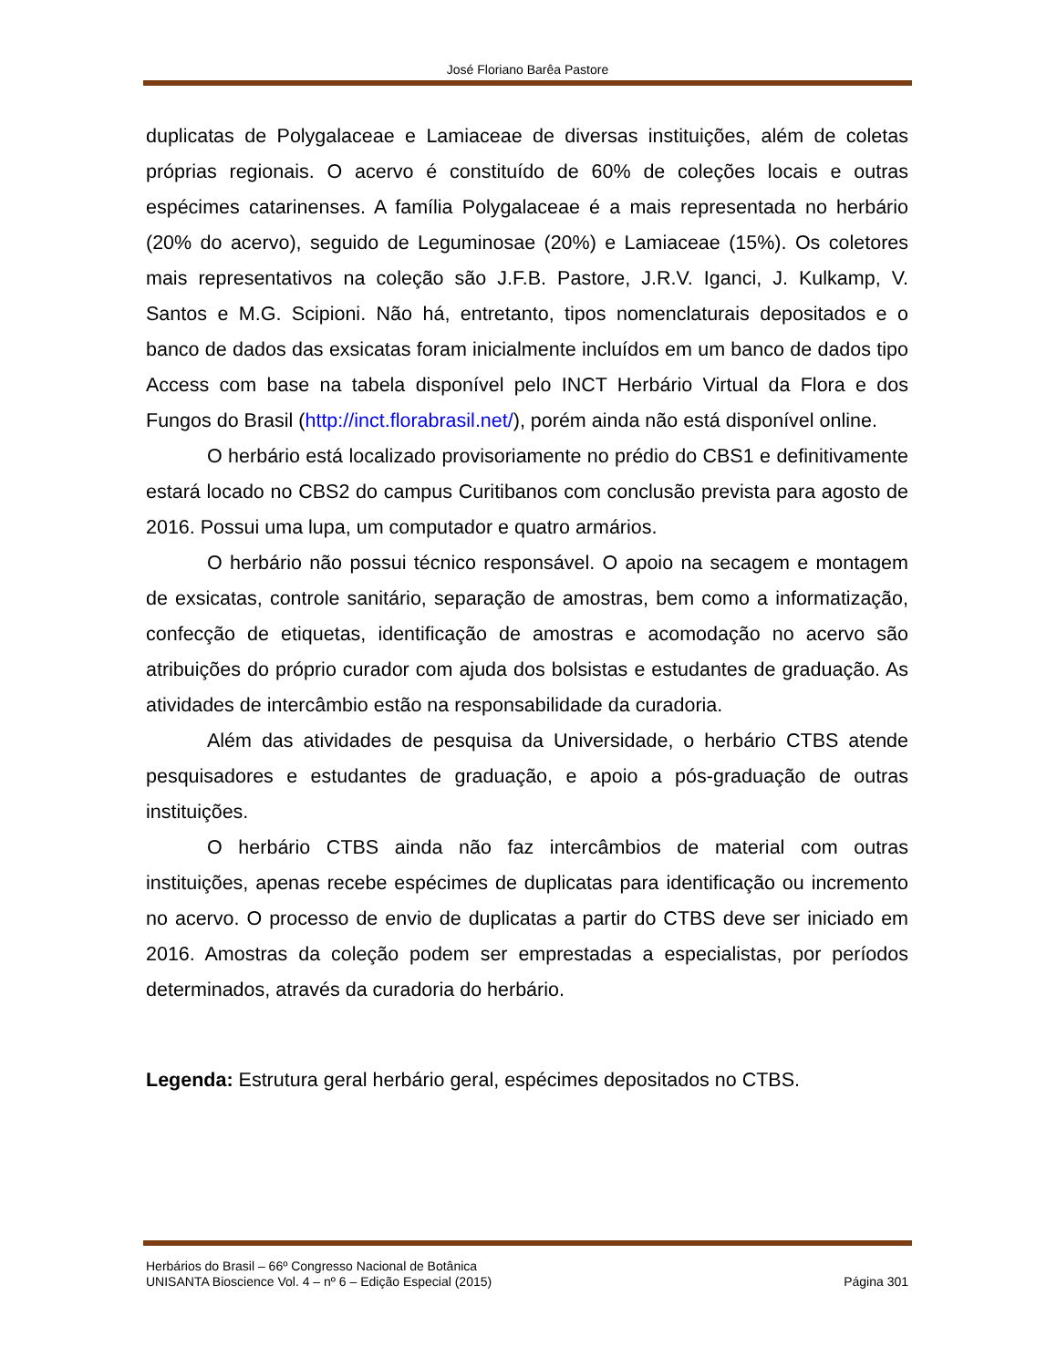José Floriano Barêa Pastore
duplicatas de Polygalaceae e Lamiaceae de diversas instituições, além de coletas próprias regionais. O acervo é constituído de 60% de coleções locais e outras espécimes catarinenses. A família Polygalaceae é a mais representada no herbário (20% do acervo), seguido de Leguminosae (20%) e Lamiaceae (15%). Os coletores mais representativos na coleção são J.F.B. Pastore, J.R.V. Iganci, J. Kulkamp, V. Santos e M.G. Scipioni. Não há, entretanto, tipos nomenclaturais depositados e o banco de dados das exsicatas foram inicialmente incluídos em um banco de dados tipo Access com base na tabela disponível pelo INCT Herbário Virtual da Flora e dos Fungos do Brasil (http://inct.florabrasil.net/), porém ainda não está disponível online.
O herbário está localizado provisoriamente no prédio do CBS1 e definitivamente estará locado no CBS2 do campus Curitibanos com conclusão prevista para agosto de 2016. Possui uma lupa, um computador e quatro armários.
O herbário não possui técnico responsável. O apoio na secagem e montagem de exsicatas, controle sanitário, separação de amostras, bem como a informatização, confecção de etiquetas, identificação de amostras e acomodação no acervo são atribuições do próprio curador com ajuda dos bolsistas e estudantes de graduação. As atividades de intercâmbio estão na responsabilidade da curadoria.
Além das atividades de pesquisa da Universidade, o herbário CTBS atende pesquisadores e estudantes de graduação, e apoio a pós-graduação de outras instituições.
O herbário CTBS ainda não faz intercâmbios de material com outras instituições, apenas recebe espécimes de duplicatas para identificação ou incremento no acervo. O processo de envio de duplicatas a partir do CTBS deve ser iniciado em 2016. Amostras da coleção podem ser emprestadas a especialistas, por períodos determinados, através da curadoria do herbário.
Legenda: Estrutura geral herbário geral, espécimes depositados no CTBS.
Herbários do Brasil – 66º Congresso Nacional de Botânica
UNISANTA Bioscience Vol. 4 – nº 6 – Edição Especial (2015) Página 301